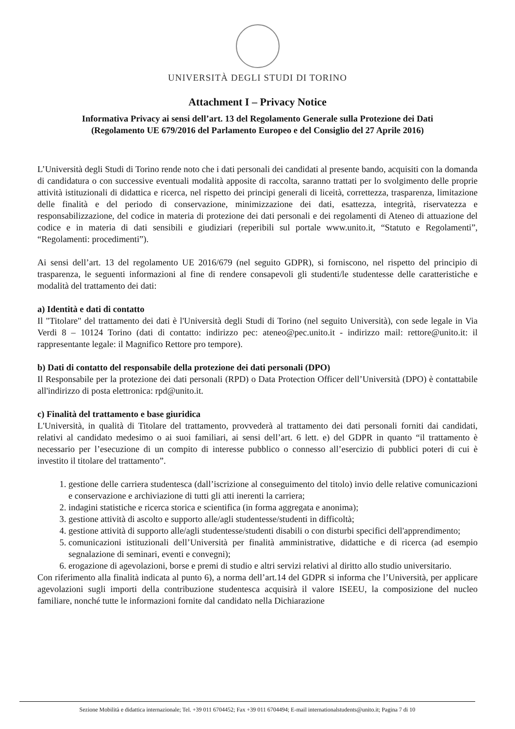UNIVERSITÀ DEGLI STUDI DI TORINO
Attachment I – Privacy Notice
Informativa Privacy ai sensi dell’art. 13 del Regolamento Generale sulla Protezione dei Dati
(Regolamento UE 679/2016 del Parlamento Europeo e del Consiglio del 27 Aprile 2016)
L’Università degli Studi di Torino rende noto che i dati personali dei candidati al presente bando, acquisiti con la domanda di candidatura o con successive eventuali modalità apposite di raccolta, saranno trattati per lo svolgimento delle proprie attività istituzionali di didattica e ricerca, nel rispetto dei principi generali di liceità, correttezza, trasparenza, limitazione delle finalità e del periodo di conservazione, minimizzazione dei dati, esattezza, integrità, riservatezza e responsabilizzazione, del codice in materia di protezione dei dati personali e dei regolamenti di Ateneo di attuazione del codice e in materia di dati sensibili e giudiziari (reperibili sul portale www.unito.it, “Statuto e Regolamenti”, “Regolamenti: procedimenti”).
Ai sensi dell’art. 13 del regolamento UE 2016/679 (nel seguito GDPR), si forniscono, nel rispetto del principio di trasparenza, le seguenti informazioni al fine di rendere consapevoli gli studenti/le studentesse delle caratteristiche e modalità del trattamento dei dati:
a) Identità e dati di contatto
Il "Titolare" del trattamento dei dati è l'Università degli Studi di Torino (nel seguito Università), con sede legale in Via Verdi 8 – 10124 Torino (dati di contatto: indirizzo pec: ateneo@pec.unito.it - indirizzo mail: rettore@unito.it: il rappresentante legale: il Magnifico Rettore pro tempore).
b) Dati di contatto del responsabile della protezione dei dati personali (DPO)
Il Responsabile per la protezione dei dati personali (RPD) o Data Protection Officer dell’Università (DPO) è contattabile all'indirizzo di posta elettronica: rpd@unito.it.
c) Finalità del trattamento e base giuridica
L'Università, in qualità di Titolare del trattamento, provvederà al trattamento dei dati personali forniti dai candidati, relativi al candidato medesimo o ai suoi familiari, ai sensi dell’art. 6 lett. e) del GDPR in quanto “il trattamento è necessario per l’esecuzione di un compito di interesse pubblico o connesso all’esercizio di pubblici poteri di cui è investito il titolare del trattamento”.
1. gestione delle carriera studentesca (dall’iscrizione al conseguimento del titolo) invio delle relative comunicazioni e conservazione e archiviazione di tutti gli atti inerenti la carriera;
2. indagini statistiche e ricerca storica e scientifica (in forma aggregata e anonima);
3. gestione attività di ascolto e supporto alle/agli studentesse/studenti in difficoltà;
4. gestione attività di supporto alle/agli studentesse/studenti disabili o con disturbi specifici dell'apprendimento;
5. comunicazioni istituzionali dell’Università per finalità amministrative, didattiche e di ricerca (ad esempio segnalazione di seminari, eventi e convegni);
6. erogazione di agevolazioni, borse e premi di studio e altri servizi relativi al diritto allo studio universitario.
Con riferimento alla finalità indicata al punto 6), a norma dell’art.14 del GDPR si informa che l’Università, per applicare agevolazioni sugli importi della contribuzione studentesca acquisirà il valore ISEEU, la composizione del nucleo familiare, nonché tutte le informazioni fornite dal candidato nella Dichiarazione
Sezione Mobilità e didattica internazionale; Tel. +39 011 6704452; Fax +39 011 6704494; E-mail internationalstudents@unito.it; Pagina 7 di 10